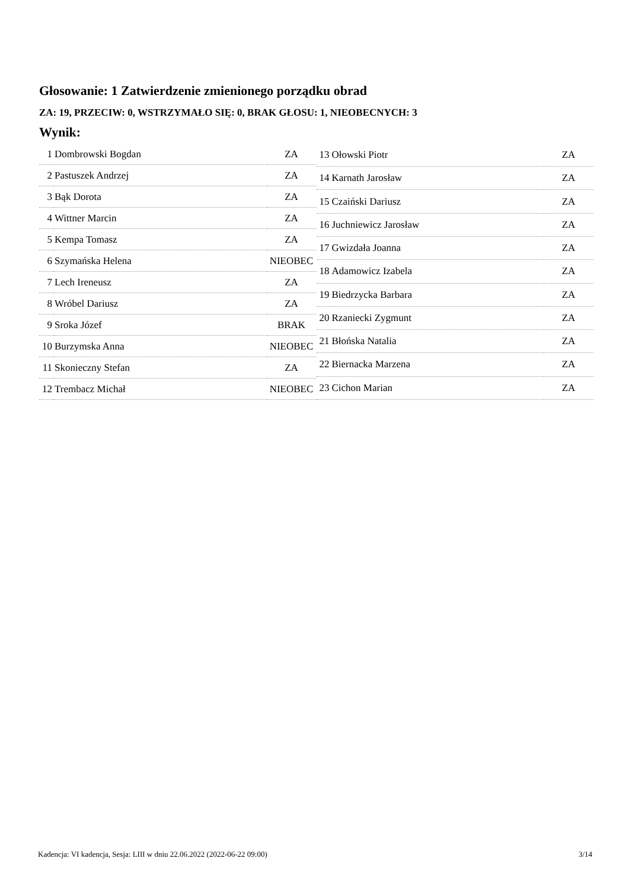Głosowanie: 1 Zatwierdzenie zmienionego porządku obrad
ZA: 19, PRZECIW: 0, WSTRZYMAŁO SIĘ: 0, BRAK GŁOSU: 1, NIEOBECNYCH: 3
Wynik:
| 1 | Dombrowski Bogdan | ZA |
| 2 | Pastuszek Andrzej | ZA |
| 3 | Bąk Dorota | ZA |
| 4 | Wittner Marcin | ZA |
| 5 | Kempa Tomasz | ZA |
| 6 | Szymańska Helena | NIEOBEC |
| 7 | Lech Ireneusz | ZA |
| 8 | Wróbel Dariusz | ZA |
| 9 | Sroka Józef | BRAK |
| 10 | Burzymska Anna | NIEOBEC |
| 11 | Skonieczny Stefan | ZA |
| 12 | Trembacz Michał | NIEOBEC |
| 13 | Ołowski Piotr | ZA |
| 14 | Karnath Jarosław | ZA |
| 15 | Czaiński Dariusz | ZA |
| 16 | Juchniewicz Jarosław | ZA |
| 17 | Gwizdała Joanna | ZA |
| 18 | Adamowicz Izabela | ZA |
| 19 | Biedrzycka Barbara | ZA |
| 20 | Rzaniecki Zygmunt | ZA |
| 21 | Błońska Natalia | ZA |
| 22 | Biernacka Marzena | ZA |
| 23 | Cichon Marian | ZA |
Kadencja: VI kadencja, Sesja: LIII w dniu 22.06.2022 (2022-06-22 09:00) 3/14